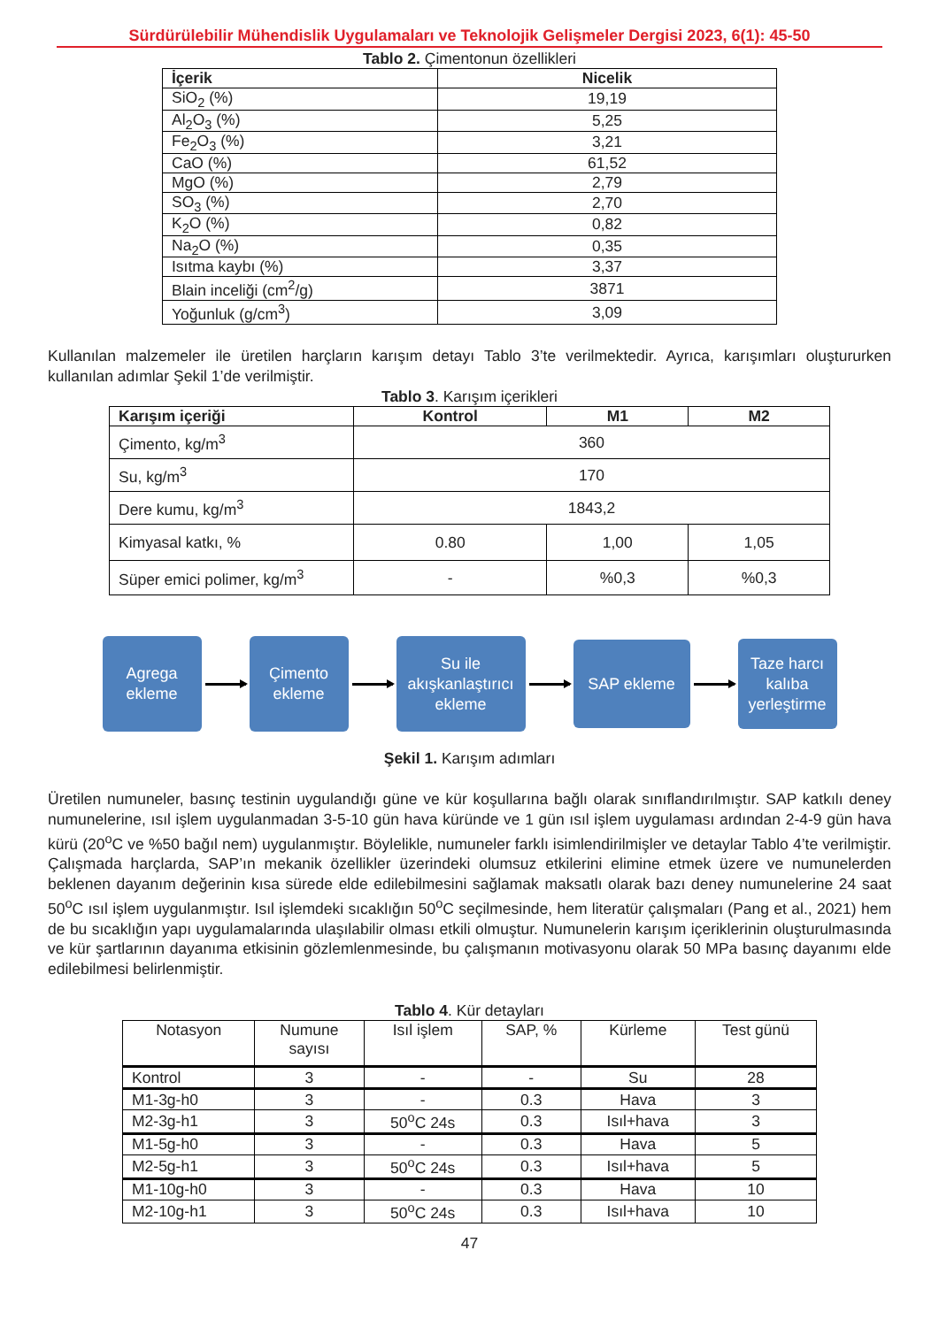Sürdürülebilir Mühendislik Uygulamaları ve Teknolojik Gelişmeler Dergisi 2023, 6(1): 45-50
Tablo 2. Çimentonun özellikleri
| İçerik | Nicelik |
| --- | --- |
| SiO<sub>2</sub> (%) | 19,19 |
| Al<sub>2</sub>O<sub>3</sub> (%) | 5,25 |
| Fe<sub>2</sub>O<sub>3</sub> (%) | 3,21 |
| CaO (%) | 61,52 |
| MgO (%) | 2,79 |
| SO<sub>3</sub> (%) | 2,70 |
| K<sub>2</sub>O (%) | 0,82 |
| Na<sub>2</sub>O (%) | 0,35 |
| Isıtma kaybı (%) | 3,37 |
| Blain inceliği (cm<sup>2</sup>/g) | 3871 |
| Yoğunluk (g/cm<sup>3</sup>) | 3,09 |
Kullanılan malzemeler ile üretilen harçların karışım detayı Tablo 3’te verilmektedir. Ayrıca, karışımları oluştururken kullanılan adımlar Şekil 1’de verilmiştir.
Tablo 3. Karışım içerikleri
| Karışım içeriği | Kontrol | M1 | M2 |
| --- | --- | --- | --- |
| Çimento, kg/m<sup>3</sup> | 360 | | |
| Su, kg/m<sup>3</sup> | 170 | | |
| Dere kumu, kg/m<sup>3</sup> | 1843,2 | | |
| Kimyasal katkı, % | 0.80 | 1,00 | 1,05 |
| Süper emici polimer, kg/m<sup>3</sup> | - | %0,3 | %0,3 |
Agrega
ekleme
Çimento
ekleme
Su ile
akışkanlaştırıcı
ekleme
SAP ekleme
Taze harcı
kalıba
yerleştirme
Şekil 1. Karışım adımları
Üretilen numuneler, basınç testinin uygulandığı güne ve kür koşullarına bağlı olarak sınıflandırılmıştır. SAP katkılı deney numunelerine, ısıl işlem uygulanmadan 3-5-10 gün hava küründe ve 1 gün ısıl işlem uygulaması ardından 2-4-9 gün hava kürü (20<sup>o</sup>C ve %50 bağıl nem) uygulanmıştır. Böylelikle, numuneler farklı isimlendirilmişler ve detaylar Tablo 4’te verilmiştir. Çalışmada harçlarda, SAP’ın mekanik özellikler üzerindeki olumsuz etkilerini elimine etmek üzere ve numunelerden beklenen dayanım değerinin kısa sürede elde edilebilmesini sağlamak maksatlı olarak bazı deney numunelerine 24 saat 50<sup>o</sup>C ısıl işlem uygulanmıştır. Isıl işlemdeki sıcaklığın 50<sup>o</sup>C seçilmesinde, hem literatür çalışmaları (Pang et al., 2021) hem de bu sıcaklığın yapı uygulamalarında ulaşılabilir olması etkili olmuştur. Numunelerin karışım içeriklerinin oluşturulmasında ve kür şartlarının dayanıma etkisinin gözlemlenmesinde, bu çalışmanın motivasyonu olarak 50 MPa basınç dayanımı elde edilebilmesi belirlenmiştir.
Tablo 4. Kür detayları
| Notasyon | Numune sayısı | Isıl işlem | SAP, % | Kürleme | Test günü |
| Kontrol | 3 | - | - | Su | 28 |
| M1-3g-h0 | 3 | - | 0.3 | Hava | 3 |
| M2-3g-h1 | 3 | 50<sup>o</sup>C 24s | 0.3 | Isıl+hava | 3 |
| M1-5g-h0 | 3 | - | 0.3 | Hava | 5 |
| M2-5g-h1 | 3 | 50<sup>o</sup>C 24s | 0.3 | Isıl+hava | 5 |
| M1-10g-h0 | 3 | - | 0.3 | Hava | 10 |
| M2-10g-h1 | 3 | 50<sup>o</sup>C 24s | 0.3 | Isıl+hava | 10 |
47